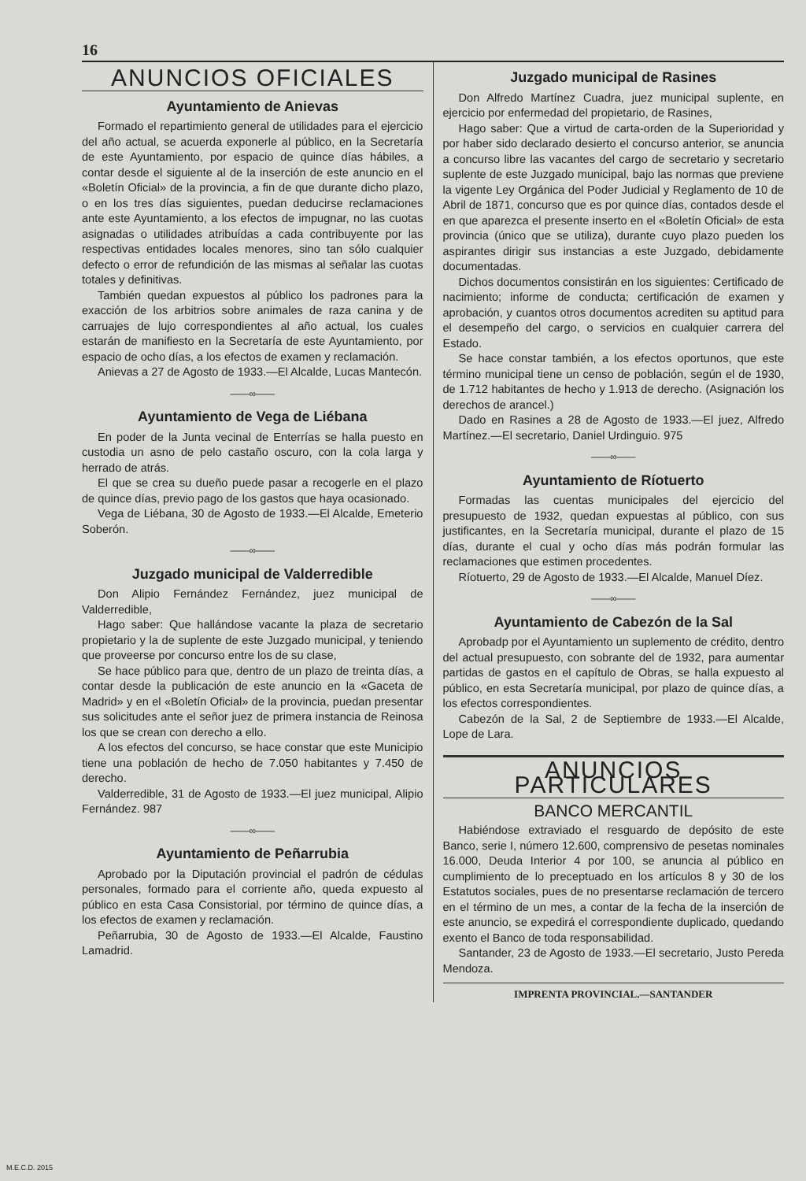16
ANUNCIOS OFICIALES
Ayuntamiento de Anievas
Formado el repartimiento general de utilidades para el ejercicio del año actual, se acuerda exponerle al público, en la Secretaría de este Ayuntamiento, por espacio de quince días hábiles, a contar desde el siguiente al de la inserción de este anuncio en el «Boletín Oficial» de la provincia, a fin de que durante dicho plazo, o en los tres días siguientes, puedan deducirse reclamaciones ante este Ayuntamiento, a los efectos de impugnar, no las cuotas asignadas o utilidades atribuídas a cada contribuyente por las respectivas entidades locales menores, sino tan sólo cualquier defecto o error de refundición de las mismas al señalar las cuotas totales y definitivas.
También quedan expuestos al público los padrones para la exacción de los arbitrios sobre animales de raza canina y de carruajes de lujo correspondientes al año actual, los cuales estarán de manifiesto en la Secretaría de este Ayuntamiento, por espacio de ocho días, a los efectos de examen y reclamación.
Anievas a 27 de Agosto de 1933.—El Alcalde, Lucas Mantecón.
——∞——
Ayuntamiento de Vega de Liébana
En poder de la Junta vecinal de Enterrías se halla puesto en custodia un asno de pelo castaño oscuro, con la cola larga y herrado de atrás.
El que se crea su dueño puede pasar a recogerle en el plazo de quince días, previo pago de los gastos que haya ocasionado.
Vega de Liébana, 30 de Agosto de 1933.—El Alcalde, Emeterio Soberón.
——∞——
Juzgado municipal de Valderredible
Don Alipio Fernández Fernández, juez municipal de Valderredible,
Hago saber: Que hallándose vacante la plaza de secretario propietario y la de suplente de este Juzgado municipal, y teniendo que proveerse por concurso entre los de su clase,
Se hace público para que, dentro de un plazo de treinta días, a contar desde la publicación de este anuncio en la «Gaceta de Madrid» y en el «Boletín Oficial» de la provincia, puedan presentar sus solicitudes ante el señor juez de primera instancia de Reinosa los que se crean con derecho a ello.
A los efectos del concurso, se hace constar que este Municipio tiene una población de hecho de 7.050 habitantes y 7.450 de derecho.
Valderredible, 31 de Agosto de 1933.—El juez municipal, Alipio Fernández. 987
——∞——
Ayuntamiento de Peñarrubia
Aprobado por la Diputación provincial el padrón de cédulas personales, formado para el corriente año, queda expuesto al público en esta Casa Consistorial, por término de quince días, a los efectos de examen y reclamación.
Peñarrubia, 30 de Agosto de 1933.—El Alcalde, Faustino Lamadrid.
Juzgado municipal de Rasines
Don Alfredo Martínez Cuadra, juez municipal suplente, en ejercicio por enfermedad del propietario, de Rasines,
Hago saber: Que a virtud de carta-orden de la Superioridad y por haber sido declarado desierto el concurso anterior, se anuncia a concurso libre las vacantes del cargo de secretario y secretario suplente de este Juzgado municipal, bajo las normas que previene la vigente Ley Orgánica del Poder Judicial y Reglamento de 10 de Abril de 1871, concurso que es por quince días, contados desde el en que aparezca el presente inserto en el «Boletín Oficial» de esta provincia (único que se utiliza), durante cuyo plazo pueden los aspirantes dirigir sus instancias a este Juzgado, debidamente documentadas.
Dichos documentos consistirán en los siguientes: Certificado de nacimiento; informe de conducta; certificación de examen y aprobación, y cuantos otros documentos acrediten su aptitud para el desempeño del cargo, o servicios en cualquier carrera del Estado.
Se hace constar también, a los efectos oportunos, que este término municipal tiene un censo de población, según el de 1930, de 1.712 habitantes de hecho y 1.913 de derecho. (Asignación los derechos de arancel.)
Dado en Rasines a 28 de Agosto de 1933.—El juez, Alfredo Martínez.—El secretario, Daniel Urdinguio. 975
——∞——
Ayuntamiento de Ríotuerto
Formadas las cuentas municipales del ejercicio del presupuesto de 1932, quedan expuestas al público, con sus justificantes, en la Secretaría municipal, durante el plazo de 15 días, durante el cual y ocho días más podrán formular las reclamaciones que estimen procedentes.
Ríotuerto, 29 de Agosto de 1933.—El Alcalde, Manuel Díez.
——∞——
Ayuntamiento de Cabezón de la Sal
Aprobadp por el Ayuntamiento un suplemento de crédito, dentro del actual presupuesto, con sobrante del de 1932, para aumentar partidas de gastos en el capítulo de Obras, se halla expuesto al público, en esta Secretaría municipal, por plazo de quince días, a los efectos correspondientes.
Cabezón de la Sal, 2 de Septiembre de 1933.—El Alcalde, Lope de Lara.
ANUNCIOS PARTICULARES
BANCO MERCANTIL
Habiéndose extraviado el resguardo de depósito de este Banco, serie I, número 12.600, comprensivo de pesetas nominales 16.000, Deuda Interior 4 por 100, se anuncia al público en cumplimiento de lo preceptuado en los artículos 8 y 30 de los Estatutos sociales, pues de no presentarse reclamación de tercero en el término de un mes, a contar de la fecha de la inserción de este anuncio, se expedirá el correspondiente duplicado, quedando exento el Banco de toda responsabilidad.
Santander, 23 de Agosto de 1933.—El secretario, Justo Pereda Mendoza.
IMPRENTA PROVINCIAL.—SANTANDER
M.E.C.D. 2015